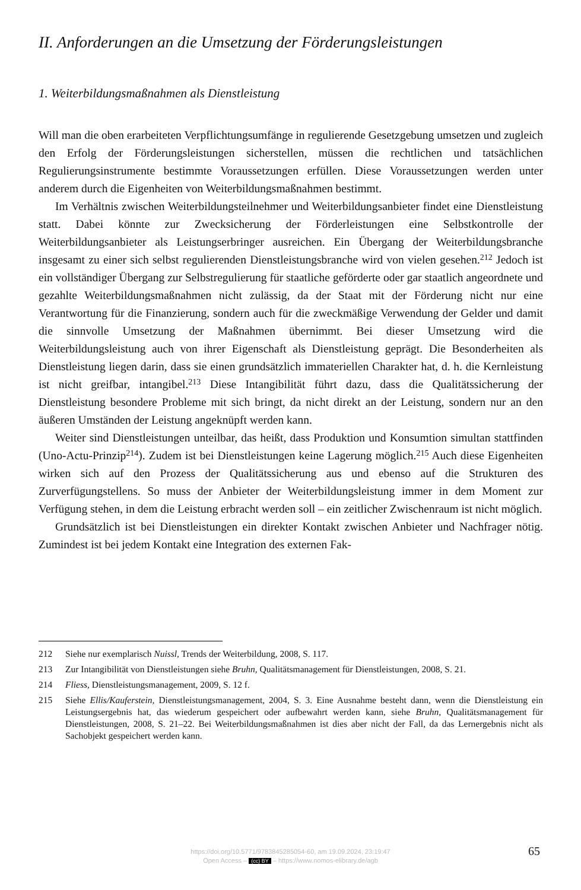II. Anforderungen an die Umsetzung der Förderungsleistungen
1. Weiterbildungsmaßnahmen als Dienstleistung
Will man die oben erarbeiteten Verpflichtungsumfänge in regulierende Gesetzgebung umsetzen und zugleich den Erfolg der Förderungsleistungen sicherstellen, müssen die rechtlichen und tatsächlichen Regulierungsinstrumente bestimmte Voraussetzungen erfüllen. Diese Voraussetzungen werden unter anderem durch die Eigenheiten von Weiterbildungsmaßnahmen bestimmt.
Im Verhältnis zwischen Weiterbildungsteilnehmer und Weiterbildungsanbieter findet eine Dienstleistung statt. Dabei könnte zur Zwecksicherung der Förderleistungen eine Selbstkontrolle der Weiterbildungsanbieter als Leistungserbringer ausreichen. Ein Übergang der Weiterbildungsbranche insgesamt zu einer sich selbst regulierenden Dienstleistungsbranche wird von vielen gesehen.<sup>212</sup> Jedoch ist ein vollständiger Übergang zur Selbstregulierung für staatliche geförderte oder gar staatlich angeordnete und gezahlte Weiterbildungsmaßnahmen nicht zulässig, da der Staat mit der Förderung nicht nur eine Verantwortung für die Finanzierung, sondern auch für die zweckmäßige Verwendung der Gelder und damit die sinnvolle Umsetzung der Maßnahmen übernimmt. Bei dieser Umsetzung wird die Weiterbildungsleistung auch von ihrer Eigenschaft als Dienstleistung geprägt. Die Besonderheiten als Dienstleistung liegen darin, dass sie einen grundsätzlich immateriellen Charakter hat, d. h. die Kernleistung ist nicht greifbar, intangibel.<sup>213</sup> Diese Intangibilität führt dazu, dass die Qualitätssicherung der Dienstleistung besondere Probleme mit sich bringt, da nicht direkt an der Leistung, sondern nur an den äußeren Umständen der Leistung angeknüpft werden kann.
Weiter sind Dienstleistungen unteilbar, das heißt, dass Produktion und Konsumtion simultan stattfinden (Uno-Actu-Prinzip<sup>214</sup>). Zudem ist bei Dienstleistungen keine Lagerung möglich.<sup>215</sup> Auch diese Eigenheiten wirken sich auf den Prozess der Qualitätssicherung aus und ebenso auf die Strukturen des Zurverfügungstellens. So muss der Anbieter der Weiterbildungsleistung immer in dem Moment zur Verfügung stehen, in dem die Leistung erbracht werden soll – ein zeitlicher Zwischenraum ist nicht möglich.
Grundsätzlich ist bei Dienstleistungen ein direkter Kontakt zwischen Anbieter und Nachfrager nötig. Zumindest ist bei jedem Kontakt eine Integration des externen Fak-
212 Siehe nur exemplarisch Nuissl, Trends der Weiterbildung, 2008, S. 117.
213 Zur Intangibilität von Dienstleistungen siehe Bruhn, Qualitätsmanagement für Dienstleistungen, 2008, S. 21.
214 Fliess, Dienstleistungsmanagement, 2009, S. 12 f.
215 Siehe Ellis/Kauferstein, Dienstleistungsmanagement, 2004, S. 3. Eine Ausnahme besteht dann, wenn die Dienstleistung ein Leistungsergebnis hat, das wiederum gespeichert oder aufbewahrt werden kann, siehe Bruhn, Qualitätsmanagement für Dienstleistungen, 2008, S. 21–22. Bei Weiterbildungsmaßnahmen ist dies aber nicht der Fall, da das Lernergebnis nicht als Sachobjekt gespeichert werden kann.
https://doi.org/10.5771/9783845285054-60, am 19.09.2024, 23:19:47
Open Access – (cc) BY – https://www.nomos-elibrary.de/agb
65